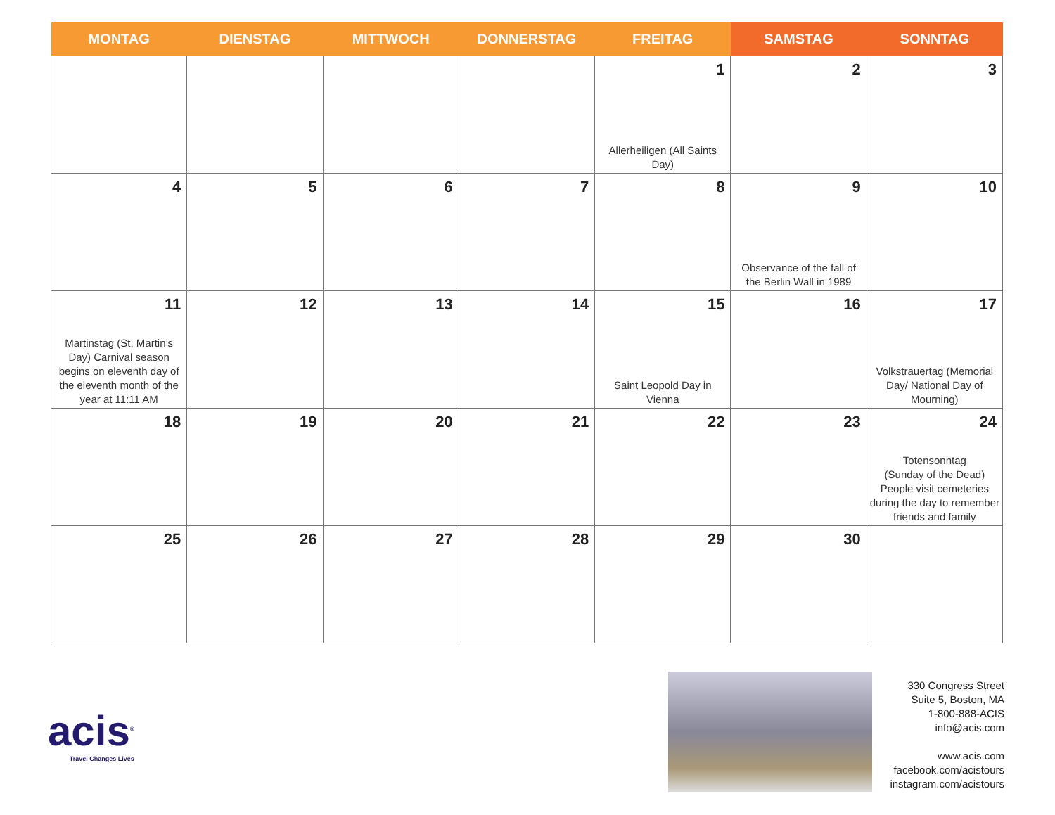| MONTAG | DIENSTAG | MITTWOCH | DONNERSTAG | FREITAG | SAMSTAG | SONNTAG |
| --- | --- | --- | --- | --- | --- | --- |
| | | | | 1 Allerheiligen (All Saints Day) | 2 | 3 |
| 4 | 5 | 6 | 7 | 8 | 9 Observance of the fall of the Berlin Wall in 1989 | 10 |
| 11 Martinstag (St. Martin’s Day) Carnival season begins on eleventh day of the eleventh month of the year at 11:11 AM | 12 | 13 | 14 | 15 Saint Leopold Day in Vienna | 16 | 17 Volkstrauertag (Memorial Day/ National Day of Mourning) |
| 18 | 19 | 20 | 21 | 22 | 23 | 24 Totensonntag (Sunday of the Dead) People visit cemeteries during the day to remember friends and family |
| 25 | 26 | 27 | 28 | 29 | 30 | |
acis<sup>®</sup>
Travel Changes Lives
330 Congress Street
Suite 5, Boston, MA
1-800-888-ACIS
info@acis.com
www.acis.com
facebook.com/acistours
instagram.com/acistours